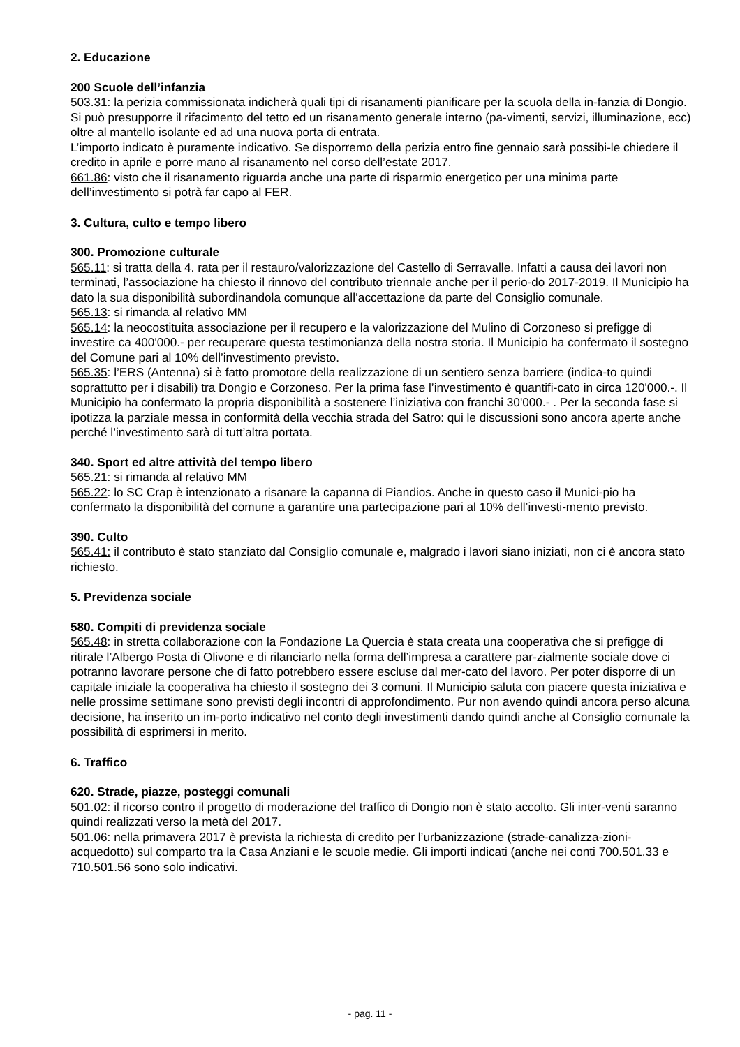2. Educazione
200 Scuole dell’infanzia
503.31: la perizia commissionata indicherà quali tipi di risanamenti pianificare per la scuola della in-fanzia di Dongio. Si può presupporre il rifacimento del tetto ed un risanamento generale interno (pa-vimenti, servizi, illuminazione, ecc) oltre al mantello isolante ed ad una nuova porta di entrata.
L’importo indicato è puramente indicativo. Se disporremo della perizia entro fine gennaio sarà possibi-le chiedere il credito in aprile e porre mano al risanamento nel corso dell’estate 2017.
661.86: visto che il risanamento riguarda anche una parte di risparmio energetico per una minima parte dell’investimento si potrà far capo al FER.
3. Cultura, culto e tempo libero
300. Promozione culturale
565.11: si tratta della 4. rata per il restauro/valorizzazione del Castello di Serravalle. Infatti a causa dei lavori non terminati, l’associazione ha chiesto il rinnovo del contributo triennale anche per il perio-do 2017-2019. Il Municipio ha dato la sua disponibilità subordinandola comunque all’accettazione da parte del Consiglio comunale.
565.13: si rimanda al relativo MM
565.14: la neocostituita associazione per il recupero e la valorizzazione del Mulino di Corzoneso si prefigge di investire ca 400'000.- per recuperare questa testimonianza della nostra storia. Il Municipio ha confermato il sostegno del Comune pari al 10% dell’investimento previsto.
565.35: l’ERS (Antenna) si è fatto promotore della realizzazione di un sentiero senza barriere (indica-to quindi soprattutto per i disabili) tra Dongio e Corzoneso. Per la prima fase l’investimento è quantifi-cato in circa 120'000.-. Il Municipio ha confermato la propria disponibilità a sostenere l’iniziativa con franchi 30'000.- . Per la seconda fase si ipotizza la parziale messa in conformità della vecchia strada del Satro: qui le discussioni sono ancora aperte anche perché l’investimento sarà di tutt’altra portata.
340. Sport ed altre attività del tempo libero
565.21: si rimanda al relativo MM
565.22: lo SC Crap è intenzionato a risanare la capanna di Piandios. Anche in questo caso il Munici-pio ha confermato la disponibilità del comune a garantire una partecipazione pari al 10% dell’investi-mento previsto.
390. Culto
565.41: il contributo è stato stanziato dal Consiglio comunale e, malgrado i lavori siano iniziati, non ci è ancora stato richiesto.
5. Previdenza sociale
580. Compiti di previdenza sociale
565.48: in stretta collaborazione con la Fondazione La Quercia è stata creata una cooperativa che si prefigge di ritirale l’Albergo Posta di Olivone e di rilanciarlo nella forma dell’impresa a carattere par-zialmente sociale dove ci potranno lavorare persone che di fatto potrebbero essere escluse dal mer-cato del lavoro. Per poter disporre di un capitale iniziale la cooperativa ha chiesto il sostegno dei 3 comuni. Il Municipio saluta con piacere questa iniziativa e nelle prossime settimane sono previsti degli incontri di approfondimento. Pur non avendo quindi ancora perso alcuna decisione, ha inserito un im-porto indicativo nel conto degli investimenti dando quindi anche al Consiglio comunale la possibilità di esprimersi in merito.
6. Traffico
620. Strade, piazze, posteggi comunali
501.02: il ricorso contro il progetto di moderazione del traffico di Dongio non è stato accolto. Gli inter-venti saranno quindi realizzati verso la metà del 2017.
501.06: nella primavera 2017 è prevista la richiesta di credito per l’urbanizzazione (strade-canalizza-zioni-acquedotto) sul comparto tra la Casa Anziani e le scuole medie. Gli importi indicati (anche nei conti 700.501.33 e 710.501.56 sono solo indicativi.
- pag. 11 -